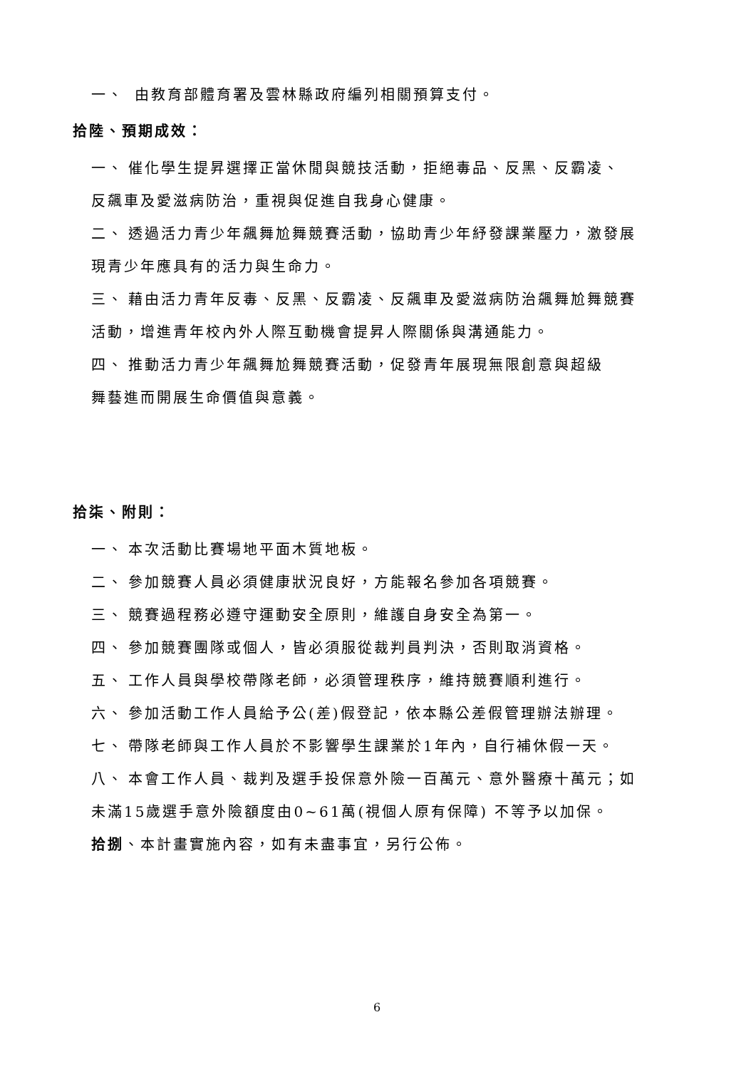一、 由教育部體育署及雲林縣政府編列相關預算支付。
拾陸、預期成效：
一、 催化學生提昇選擇正當休閒與競技活動，拒絕毒品、反黑、反霸凌、
反飆車及愛滋病防治，重視與促進自我身心健康。
二、 透過活力青少年飆舞尬舞競賽活動，協助青少年紓發課業壓力，激發展
現青少年應具有的活力與生命力。
三、 藉由活力青年反毒、反黑、反霸凌、反飆車及愛滋病防治飆舞尬舞競賽
活動，增進青年校內外人際互動機會提昇人際關係與溝通能力。
四、 推動活力青少年飆舞尬舞競賽活動，促發青年展現無限創意與超級
舞藝進而開展生命價值與意義。
拾柒、附則：
一、 本次活動比賽場地平面木質地板。
二、 參加競賽人員必須健康狀況良好，方能報名參加各項競賽。
三、 競賽過程務必遵守運動安全原則，維護自身安全為第一。
四、 參加競賽團隊或個人，皆必須服從裁判員判決，否則取消資格。
五、 工作人員與學校帶隊老師，必須管理秩序，維持競賽順利進行。
六、 參加活動工作人員給予公(差)假登記，依本縣公差假管理辦法辦理。
七、 帶隊老師與工作人員於不影響學生課業於1年內，自行補休假一天。
八、 本會工作人員、裁判及選手投保意外險一百萬元、意外醫療十萬元；如
未滿15歲選手意外險額度由0~61萬(視個人原有保障) 不等予以加保。
拾捌、本計畫實施內容，如有未盡事宜，另行公佈。
6